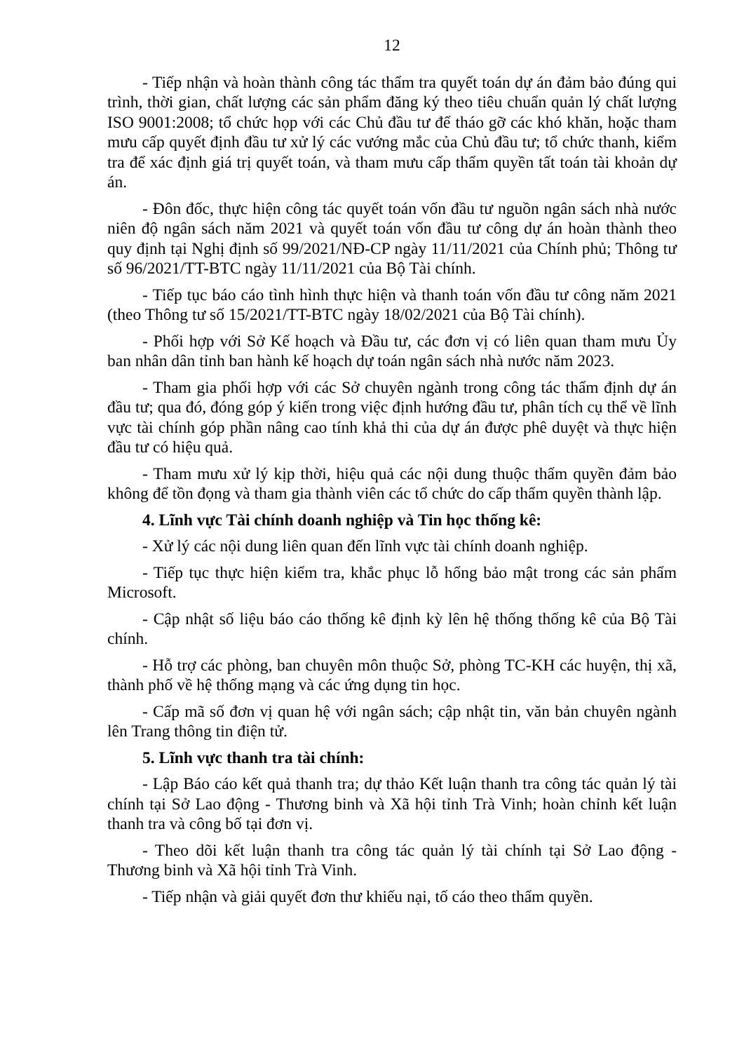12
- Tiếp nhận và hoàn thành công tác thẩm tra quyết toán dự án đảm bảo đúng qui trình, thời gian, chất lượng các sản phẩm đăng ký theo tiêu chuẩn quản lý chất lượng ISO 9001:2008; tổ chức họp với các Chủ đầu tư để tháo gỡ các khó khăn, hoặc tham mưu cấp quyết định đầu tư xử lý các vướng mắc của Chủ đầu tư; tổ chức thanh, kiểm tra để xác định giá trị quyết toán, và tham mưu cấp thẩm quyền tất toán tài khoản dự án.
- Đôn đốc, thực hiện công tác quyết toán vốn đầu tư nguồn ngân sách nhà nước niên độ ngân sách năm 2021 và quyết toán vốn đầu tư công dự án hoàn thành theo quy định tại Nghị định số 99/2021/NĐ-CP ngày 11/11/2021 của Chính phủ; Thông tư số 96/2021/TT-BTC ngày 11/11/2021 của Bộ Tài chính.
- Tiếp tục báo cáo tình hình thực hiện và thanh toán vốn đầu tư công năm 2021 (theo Thông tư số 15/2021/TT-BTC ngày 18/02/2021 của Bộ Tài chính).
- Phối hợp với Sở Kế hoạch và Đầu tư, các đơn vị có liên quan tham mưu Ủy ban nhân dân tỉnh ban hành kế hoạch dự toán ngân sách nhà nước năm 2023.
- Tham gia phối hợp với các Sở chuyên ngành trong công tác thẩm định dự án đầu tư; qua đó, đóng góp ý kiến trong việc định hướng đầu tư, phân tích cụ thể về lĩnh vực tài chính góp phần nâng cao tính khả thi của dự án được phê duyệt và thực hiện đầu tư có hiệu quả.
- Tham mưu xử lý kịp thời, hiệu quả các nội dung thuộc thẩm quyền đảm bảo không để tồn đọng và tham gia thành viên các tổ chức do cấp thẩm quyền thành lập.
4. Lĩnh vực Tài chính doanh nghiệp và Tin học thống kê:
- Xử lý các nội dung liên quan đến lĩnh vực tài chính doanh nghiệp.
- Tiếp tục thực hiện kiểm tra, khắc phục lỗ hổng bảo mật trong các sản phẩm Microsoft.
- Cập nhật số liệu báo cáo thống kê định kỳ lên hệ thống thống kê của Bộ Tài chính.
- Hỗ trợ các phòng, ban chuyên môn thuộc Sở, phòng TC-KH các huyện, thị xã, thành phố về hệ thống mạng và các ứng dụng tin học.
- Cấp mã số đơn vị quan hệ với ngân sách; cập nhật tin, văn bản chuyên ngành lên Trang thông tin điện tử.
5. Lĩnh vực thanh tra tài chính:
- Lập Báo cáo kết quả thanh tra; dự thảo Kết luận thanh tra công tác quản lý tài chính tại Sở Lao động - Thương binh và Xã hội tỉnh Trà Vinh; hoàn chỉnh kết luận thanh tra và công bố tại đơn vị.
- Theo dõi kết luận thanh tra công tác quản lý tài chính tại Sở Lao động - Thương binh và Xã hội tỉnh Trà Vinh.
- Tiếp nhận và giải quyết đơn thư khiếu nại, tố cáo theo thẩm quyền.